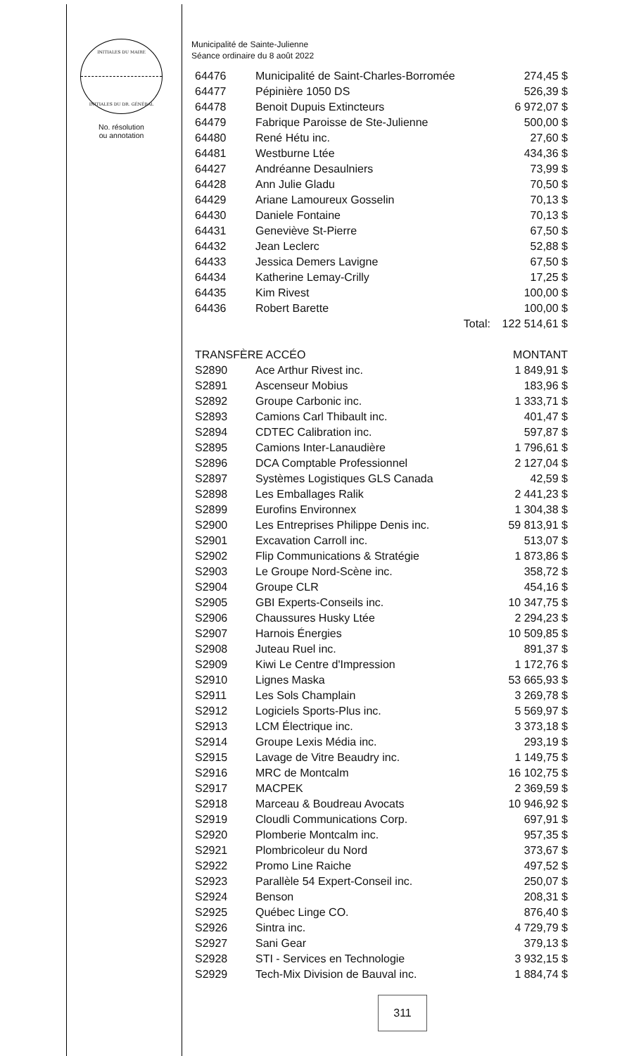INITIALES DU MAIRE
INITIALES DU DR. GÉNÉRAL
No. résolution
ou annotation
Municipalité de Sainte-Julienne
Séance ordinaire du 8 août 2022
| 64476 | Municipalité de Saint-Charles-Borromée | 274,45 $ |
| 64477 | Pépinière 1050 DS | 526,39 $ |
| 64478 | Benoit Dupuis Extincteurs | 6 972,07 $ |
| 64479 | Fabrique Paroisse de Ste-Julienne | 500,00 $ |
| 64480 | René Hétu inc. | 27,60 $ |
| 64481 | Westburne Ltée | 434,36 $ |
| 64427 | Andréanne Desaulniers | 73,99 $ |
| 64428 | Ann Julie Gladu | 70,50 $ |
| 64429 | Ariane Lamoureux Gosselin | 70,13 $ |
| 64430 | Daniele Fontaine | 70,13 $ |
| 64431 | Geneviève St-Pierre | 67,50 $ |
| 64432 | Jean Leclerc | 52,88 $ |
| 64433 | Jessica Demers Lavigne | 67,50 $ |
| 64434 | Katherine Lemay-Crilly | 17,25 $ |
| 64435 | Kim Rivest | 100,00 $ |
| 64436 | Robert Barette | 100,00 $ |
| | Total: | 122 514,61 $ |
| TRANSFÈRE ACCÉO | | MONTANT |
| S2890 | Ace Arthur Rivest inc. | 1 849,91 $ |
| S2891 | Ascenseur Mobius | 183,96 $ |
| S2892 | Groupe Carbonic inc. | 1 333,71 $ |
| S2893 | Camions Carl Thibault inc. | 401,47 $ |
| S2894 | CDTEC Calibration inc. | 597,87 $ |
| S2895 | Camions Inter-Lanaudière | 1 796,61 $ |
| S2896 | DCA Comptable Professionnel | 2 127,04 $ |
| S2897 | Systèmes Logistiques GLS Canada | 42,59 $ |
| S2898 | Les Emballages Ralik | 2 441,23 $ |
| S2899 | Eurofins Environnex | 1 304,38 $ |
| S2900 | Les Entreprises Philippe Denis inc. | 59 813,91 $ |
| S2901 | Excavation Carroll inc. | 513,07 $ |
| S2902 | Flip Communications & Stratégie | 1 873,86 $ |
| S2903 | Le Groupe Nord-Scène inc. | 358,72 $ |
| S2904 | Groupe CLR | 454,16 $ |
| S2905 | GBI Experts-Conseils inc. | 10 347,75 $ |
| S2906 | Chaussures Husky Ltée | 2 294,23 $ |
| S2907 | Harnois Énergies | 10 509,85 $ |
| S2908 | Juteau Ruel inc. | 891,37 $ |
| S2909 | Kiwi Le Centre d'Impression | 1 172,76 $ |
| S2910 | Lignes Maska | 53 665,93 $ |
| S2911 | Les Sols Champlain | 3 269,78 $ |
| S2912 | Logiciels Sports-Plus inc. | 5 569,97 $ |
| S2913 | LCM Électrique inc. | 3 373,18 $ |
| S2914 | Groupe Lexis Média inc. | 293,19 $ |
| S2915 | Lavage de Vitre Beaudry inc. | 1 149,75 $ |
| S2916 | MRC de Montcalm | 16 102,75 $ |
| S2917 | MACPEK | 2 369,59 $ |
| S2918 | Marceau & Boudreau Avocats | 10 946,92 $ |
| S2919 | Cloudli Communications Corp. | 697,91 $ |
| S2920 | Plomberie Montcalm inc. | 957,35 $ |
| S2921 | Plombricoleur du Nord | 373,67 $ |
| S2922 | Promo Line Raiche | 497,52 $ |
| S2923 | Parallèle 54 Expert-Conseil inc. | 250,07 $ |
| S2924 | Benson | 208,31 $ |
| S2925 | Québec Linge CO. | 876,40 $ |
| S2926 | Sintra inc. | 4 729,79 $ |
| S2927 | Sani Gear | 379,13 $ |
| S2928 | STI - Services en Technologie | 3 932,15 $ |
| S2929 | Tech-Mix Division de Bauval inc. | 1 884,74 $ |
311